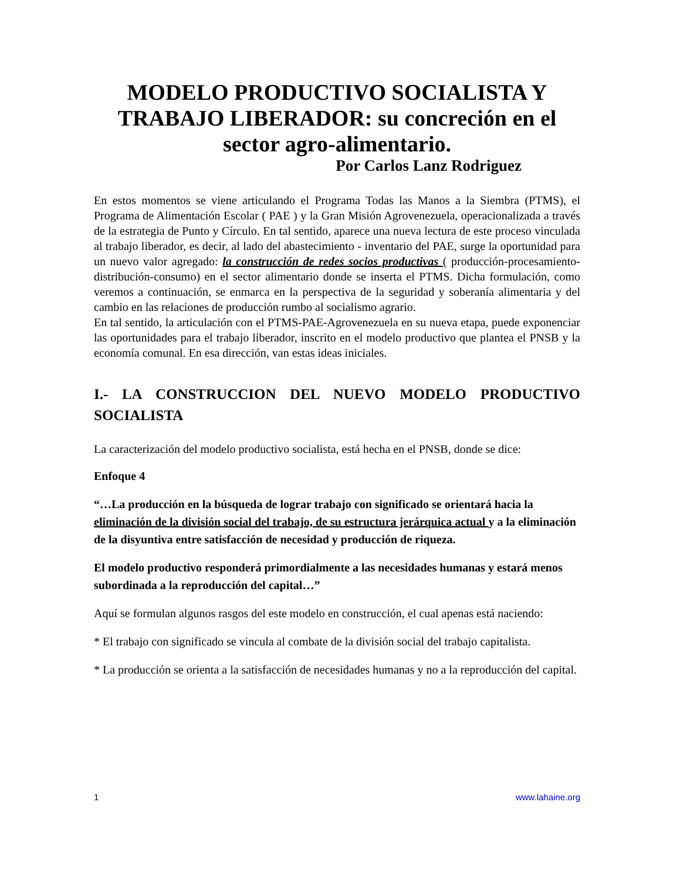MODELO PRODUCTIVO SOCIALISTA Y TRABAJO LIBERADOR: su concreción en el sector agro-alimentario.
Por Carlos Lanz Rodriguez
En estos momentos se viene articulando el Programa Todas las Manos a la Siembra (PTMS), el Programa de Alimentación Escolar ( PAE ) y la Gran Misión Agrovenezuela, operacionalizada a través de la estrategia de Punto y Círculo. En tal sentido, aparece una nueva lectura de este proceso vinculada al trabajo liberador, es decir, al lado del abastecimiento - inventario del PAE, surge la oportunidad para un nuevo valor agregado: la construcción de redes socios productivas ( producción-procesamiento-distribución-consumo) en el sector alimentario donde se inserta el PTMS. Dicha formulación, como veremos a continuación, se enmarca en la perspectiva de la seguridad y soberanía alimentaria y del cambio en las relaciones de producción rumbo al socialismo agrario.
En tal sentido, la articulación con el PTMS-PAE-Agrovenezuela en su nueva etapa, puede exponenciar las oportunidades para el trabajo liberador, inscrito en el modelo productivo que plantea el PNSB y la economía comunal. En esa dirección, van estas ideas iniciales.
I.- LA CONSTRUCCION DEL NUEVO MODELO PRODUCTIVO SOCIALISTA
La caracterización del modelo productivo socialista, está hecha en el PNSB, donde se dice:
Enfoque 4
“…La producción en la búsqueda de lograr trabajo con significado se orientará hacia la eliminación de la división social del trabajo, de su estructura jerárquica actual y a la eliminación de la disyuntiva entre satisfacción de necesidad y producción de riqueza.
El modelo productivo responderá primordialmente a las necesidades humanas y estará menos subordinada a la reproducción del capital…”
Aquí se formulan algunos rasgos del este modelo en construcción, el cual apenas está naciendo:
* El trabajo con significado se vincula al combate de la división social del trabajo capitalista.
* La producción se orienta a la satisfacción de necesidades humanas y no a la reproducción del capital.
1 www.lahaine.org